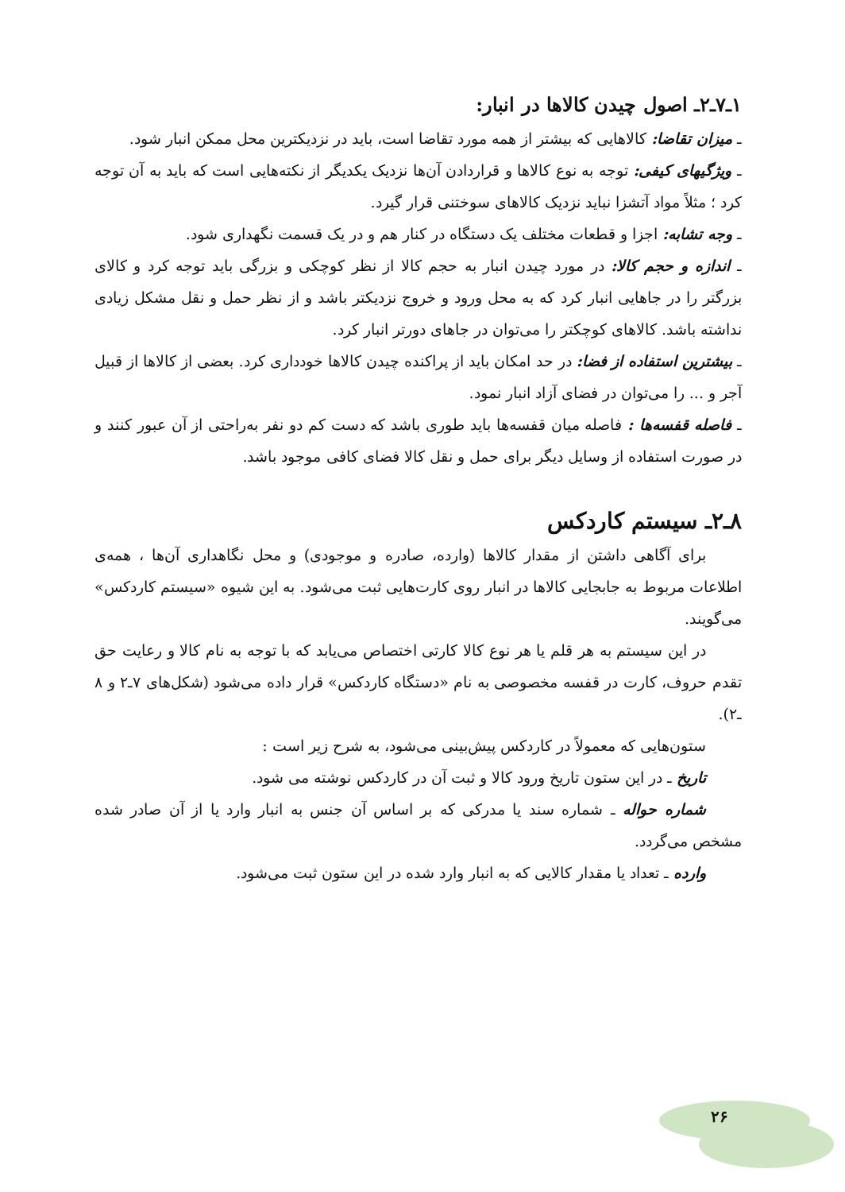۱ـ۷ـ۲ـ اصول چیدن کالاها در انبار:
ـ میزان تقاضا: کالاهایی که بیشتر از همه مورد تقاضا است، باید در نزدیکترین محل ممکن انبار شود.
ـ ویژگیهای کیفی: توجه به نوع کالاها و قراردادن آن‌ها نزدیک یکدیگر از نکته‌هایی است که باید به آن توجه کرد ؛ مثلاً مواد آتشزا نباید نزدیک کالاهای سوختنی قرار گیرد.
ـ وجه تشابه: اجزا و قطعات مختلف یک دستگاه در کنار هم و در یک قسمت نگهداری شود.
ـ اندازه و حجم کالا: در مورد چیدن انبار به حجم کالا از نظر کوچکی و بزرگی باید توجه کرد و کالای بزرگتر را در جاهایی انبار کرد که به محل ورود و خروج نزدیکتر باشد و از نظر حمل و نقل مشکل زیادی نداشته باشد. کالاهای کوچکتر را می‌توان در جاهای دورتر انبار کرد.
ـ بیشترین استفاده از فضا: در حد امکان باید از پراکنده چیدن کالاها خودداری کرد. بعضی از کالاها از قبیل آجر و ... را می‌توان در فضای آزاد انبار نمود.
ـ فاصله قفسه‌ها : فاصله میان قفسه‌ها باید طوری باشد که دست کم دو نفر به‌راحتی از آن عبور کنند و در صورت استفاده از وسایل دیگر برای حمل و نقل کالا فضای کافی موجود باشد.
۸ـ۲ـ سیستم کاردکس
برای آگاهی داشتن از مقدار کالاها (وارده، صادره و موجودی) و محل نگاهداری آن‌ها ، همه‌ی اطلاعات مربوط به جابجایی کالاها در انبار روی کارت‌هایی ثبت می‌شود. به این شیوه «سیستم کاردکس» می‌گویند.
در این سیستم به هر قلم یا هر نوع کالا کارتی اختصاص می‌یابد که با توجه به نام کالا و رعایت حق تقدم حروف، کارت در قفسه مخصوصی به نام «دستگاه کاردکس» قرار داده می‌شود (شکل‌های ۷ـ۲ و ۸ ـ۲).
ستون‌هایی که معمولاً در کاردکس پیش‌بینی می‌شود، به شرح زیر است :
تاریخ ـ در این ستون تاریخ ورود کالا و ثبت آن در کاردکس نوشته می شود.
شماره حواله ـ شماره سند یا مدرکی که بر اساس آن جنس به انبار وارد یا از آن صادر شده مشخص می‌گردد.
وارده ـ تعداد یا مقدار کالایی که به انبار وارد شده در این ستون ثبت می‌شود.
۲۶